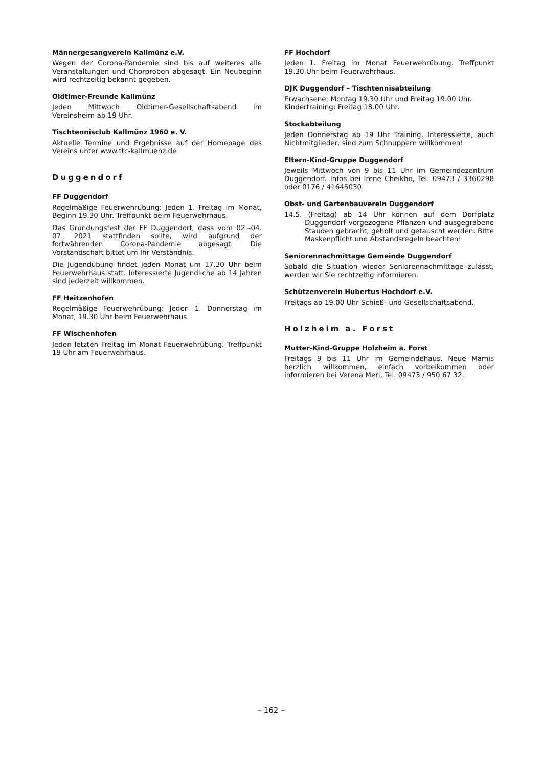Männergesangverein Kallmünz e.V.
Wegen der Corona-Pandemie sind bis auf weiteres alle Veranstaltungen und Chorproben abgesagt. Ein Neubeginn wird rechtzeitig bekannt gegeben.
Oldtimer-Freunde Kallmünz
Jeden Mittwoch Oldtimer-Gesellschaftsabend im Vereinsheim ab 19 Uhr.
Tischtennisclub Kallmünz 1960 e. V.
Aktuelle Termine und Ergebnisse auf der Homepage des Vereins unter www.ttc-kallmuenz.de
Duggendorf
FF Duggendorf
Regelmäßige Feuerwehrübung: Jeden 1. Freitag im Monat, Beginn 19.30 Uhr. Treffpunkt beim Feuerwehrhaus.
Das Gründungsfest der FF Duggendorf, dass vom 02.–04. 07. 2021 stattfinden sollte, wird aufgrund der fortwährenden Corona-Pandemie abgesagt. Die Vorstandschaft bittet um Ihr Verständnis.
Die Jugendübung findet jeden Monat um 17.30 Uhr beim Feuerwehrhaus statt. Interessierte Jugendliche ab 14 Jahren sind jederzeit willkommen.
FF Heitzenhofen
Regelmäßige Feuerwehrübung: Jeden 1. Donnerstag im Monat, 19.30 Uhr beim Feuerwehrhaus.
FF Wischenhofen
Jeden letzten Freitag im Monat Feuerwehrübung. Treffpunkt 19 Uhr am Feuerwehrhaus.
FF Hochdorf
Jeden 1. Freitag im Monat Feuerwehrübung. Treffpunkt 19.30 Uhr beim Feuerwehrhaus.
DJK Duggendorf – Tischtennisabteilung
Erwachsene: Montag 19.30 Uhr und Freitag 19.00 Uhr.
Kindertraining: Freitag 18.00 Uhr.
Stockabteilung
Jeden Donnerstag ab 19 Uhr Training. Interessierte, auch Nichtmitglieder, sind zum Schnuppern willkommen!
Eltern-Kind-Gruppe Duggendorf
Jeweils Mittwoch von 9 bis 11 Uhr im Gemeindezentrum Duggendorf. Infos bei Irene Cheikho, Tel. 09473 / 3360298 oder 0176 / 41645030.
Obst- und Gartenbauverein Duggendorf
14.5. (Freitag) ab 14 Uhr können auf dem Dorfplatz Duggendorf vorgezogene Pflanzen und ausgegrabene Stauden gebracht, geholt und getauscht werden. Bitte Maskenpflicht und Abstandsregeln beachten!
Seniorennachmittage Gemeinde Duggendorf
Sobald die Situation wieder Seniorennachmittage zulässt, werden wir Sie rechtzeitig informieren.
Schützenverein Hubertus Hochdorf e.V.
Freitags ab 19.00 Uhr Schieß- und Gesellschaftsabend.
Holzheim a. Forst
Mutter-Kind-Gruppe Holzheim a. Forst
Freitags 9 bis 11 Uhr im Gemeindehaus. Neue Mamis herzlich willkommen, einfach vorbeikommen oder informieren bei Verena Merl, Tel. 09473 / 950 67 32.
– 162 –